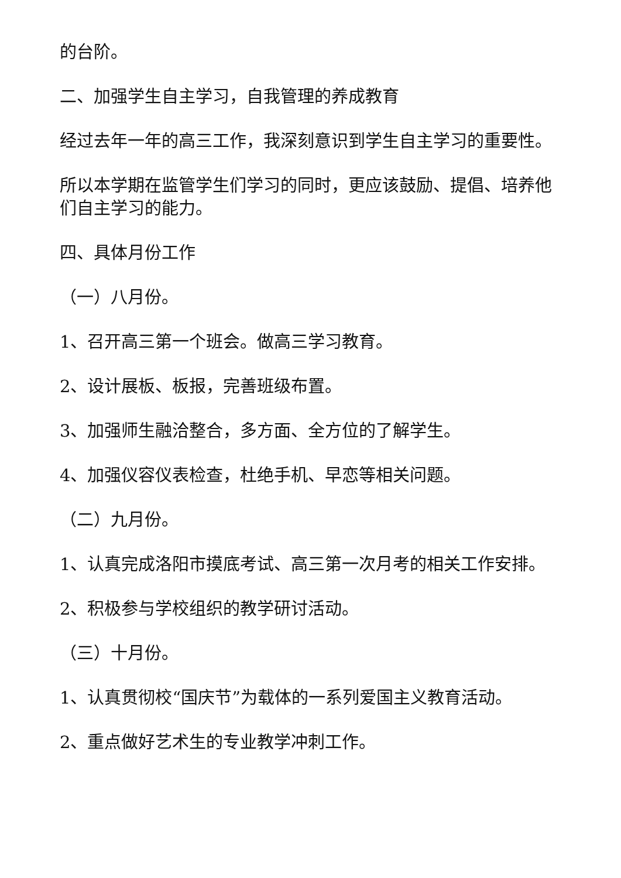的台阶。
二、加强学生自主学习，自我管理的养成教育
经过去年一年的高三工作，我深刻意识到学生自主学习的重要性。
所以本学期在监管学生们学习的同时，更应该鼓励、提倡、培养他们自主学习的能力。
四、具体月份工作
（一）八月份。
1、召开高三第一个班会。做高三学习教育。
2、设计展板、板报，完善班级布置。
3、加强师生融洽整合，多方面、全方位的了解学生。
4、加强仪容仪表检查，杜绝手机、早恋等相关问题。
（二）九月份。
1、认真完成洛阳市摸底考试、高三第一次月考的相关工作安排。
2、积极参与学校组织的教学研讨活动。
（三）十月份。
1、认真贯彻校“国庆节”为载体的一系列爱国主义教育活动。
2、重点做好艺术生的专业教学冲刺工作。